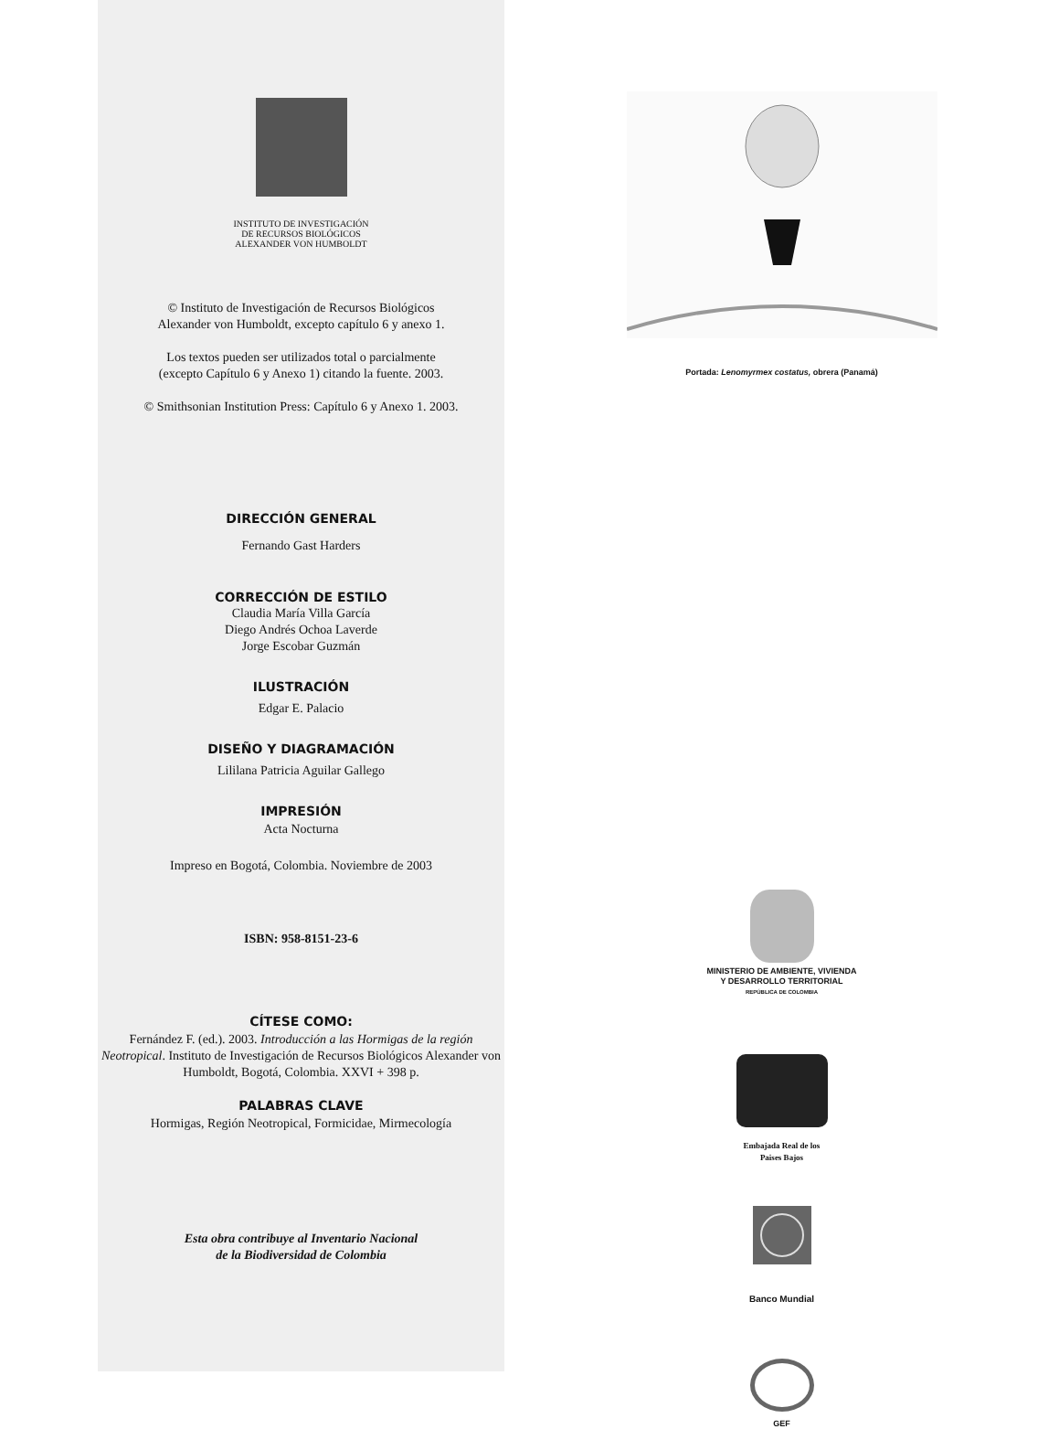INSTITUTO DE INVESTIGACIÓN
DE RECURSOS BIOLÓGICOS
ALEXANDER VON HUMBOLDT
© Instituto de Investigación de Recursos Biológicos
Alexander von Humboldt, excepto capítulo 6 y anexo 1.
Los textos pueden ser utilizados total o parcialmente
(excepto Capítulo 6 y Anexo 1) citando la fuente. 2003.
© Smithsonian Institution Press: Capítulo 6 y Anexo 1. 2003.
DIRECCIÓN GENERAL
Fernando Gast Harders
CORRECCIÓN DE ESTILO
Claudia María Villa García
Diego Andrés Ochoa Laverde
Jorge Escobar Guzmán
ILUSTRACIÓN
Edgar E. Palacio
DISEÑO Y DIAGRAMACIÓN
Lililana Patricia Aguilar Gallego
IMPRESIÓN
Acta Nocturna
Impreso en Bogotá, Colombia. Noviembre de 2003
ISBN: 958-8151-23-6
CÍTESE COMO:
Fernández F. (ed.). 2003. Introducción a las Hormigas de la región Neotropical. Instituto de Investigación de Recursos Biológicos Alexander von Humboldt, Bogotá, Colombia. XXVI + 398 p.
PALABRAS CLAVE
Hormigas, Región Neotropical, Formicidae, Mirmecología
Esta obra contribuye al Inventario Nacional
de la Biodiversidad de Colombia
Portada: Lenomyrmex costatus, obrera (Panamá)
MINISTERIO DE AMBIENTE, VIVIENDA
Y DESARROLLO TERRITORIAL
REPÚBLICA DE COLOMBIA
Embajada Real de los
Paises Bajos
Banco Mundial
GEF